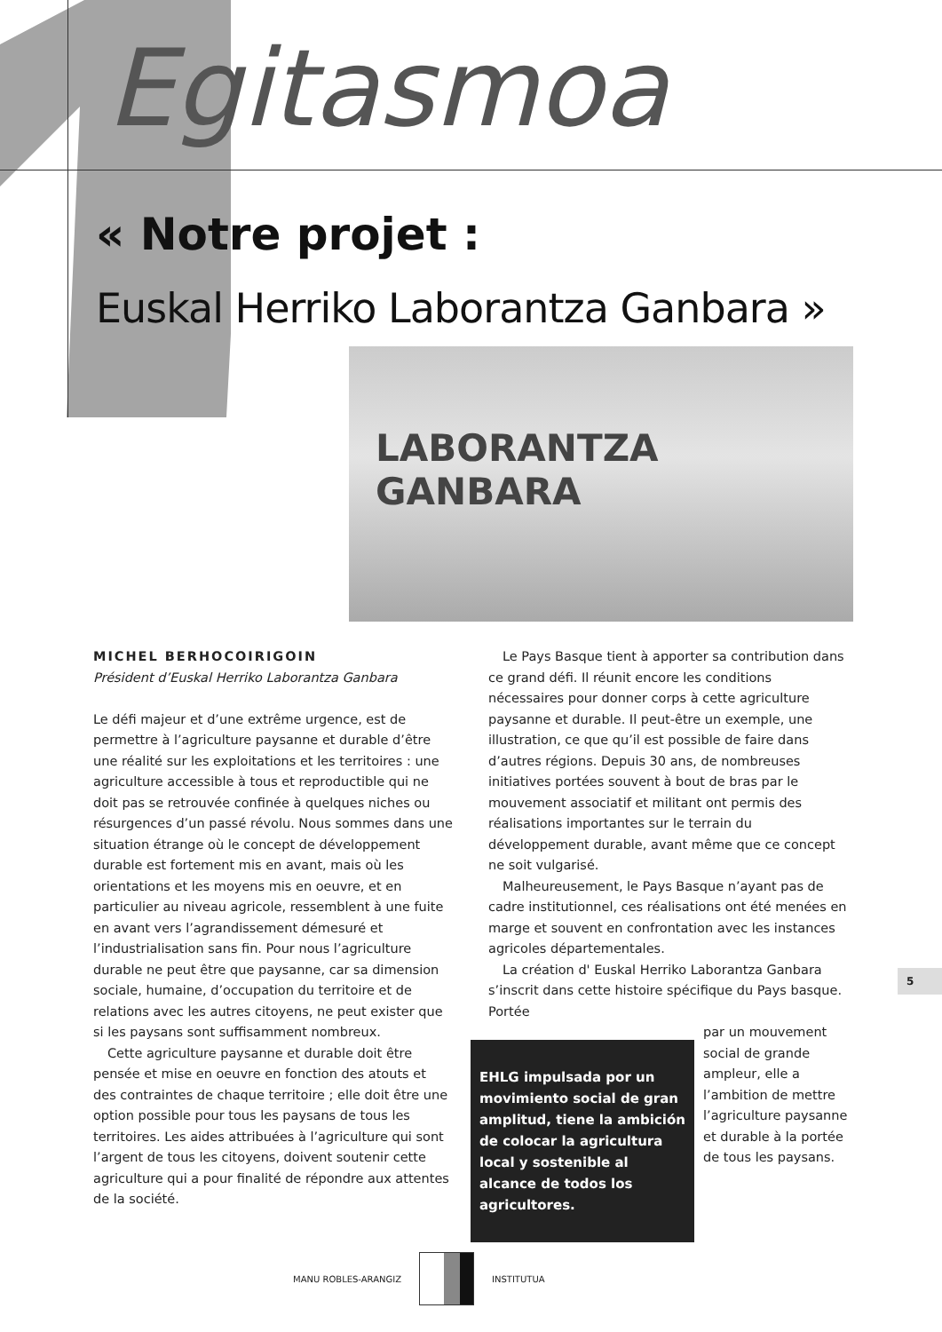Egitasmoa
« Notre projet :
Euskal Herriko Laborantza Ganbara »
LABORANTZA GANBARA
MICHEL BERHOCOIRIGOIN
Président d’Euskal Herriko Laborantza Ganbara
Le défi majeur et d’une extrême urgence, est de permettre à l’agriculture paysanne et durable d’être une réalité sur les exploitations et les territoires : une agriculture accessible à tous et reproductible qui ne doit pas se retrouvée confinée à quelques niches ou résurgences d’un passé révolu. Nous sommes dans une situation étrange où le concept de développement durable est fortement mis en avant, mais où les orientations et les moyens mis en oeuvre, et en particulier au niveau agricole, ressemblent à une fuite en avant vers l’agrandissement démesuré et l’industrialisation sans fin. Pour nous l’agriculture durable ne peut être que paysanne, car sa dimension sociale, humaine, d’occupation du territoire et de relations avec les autres citoyens, ne peut exister que si les paysans sont suffisamment nombreux.
Cette agriculture paysanne et durable doit être pensée et mise en oeuvre en fonction des atouts et des contraintes de chaque territoire ; elle doit être une option possible pour tous les paysans de tous les territoires. Les aides attribuées à l’agriculture qui sont l’argent de tous les citoyens, doivent soutenir cette agriculture qui a pour finalité de répondre aux attentes de la société.
Le Pays Basque tient à apporter sa contribution dans ce grand défi. Il réunit encore les conditions nécessaires pour donner corps à cette agriculture paysanne et durable. Il peut-être un exemple, une illustration, ce que qu’il est possible de faire dans d’autres régions. Depuis 30 ans, de nombreuses initiatives portées souvent à bout de bras par le mouvement associatif et militant ont permis des réalisations importantes sur le terrain du développement durable, avant même que ce concept ne soit vulgarisé.
Malheureusement, le Pays Basque n’ayant pas de cadre institutionnel, ces réalisations ont été menées en marge et souvent en confrontation avec les instances agricoles départementales.
La création d' Euskal Herriko Laborantza Ganbara s’inscrit dans cette histoire spécifique du Pays basque. Portée
EHLG impulsada por un movimiento social de gran amplitud, tiene la ambición de colocar la agricultura local y sostenible al alcance de todos los agricultores.
par un mouvement social de grande ampleur, elle a l’ambition de mettre l’agriculture paysanne et durable à la portée de tous les paysans.
5
MANU ROBLES-ARANGIZ INSTITUTUA